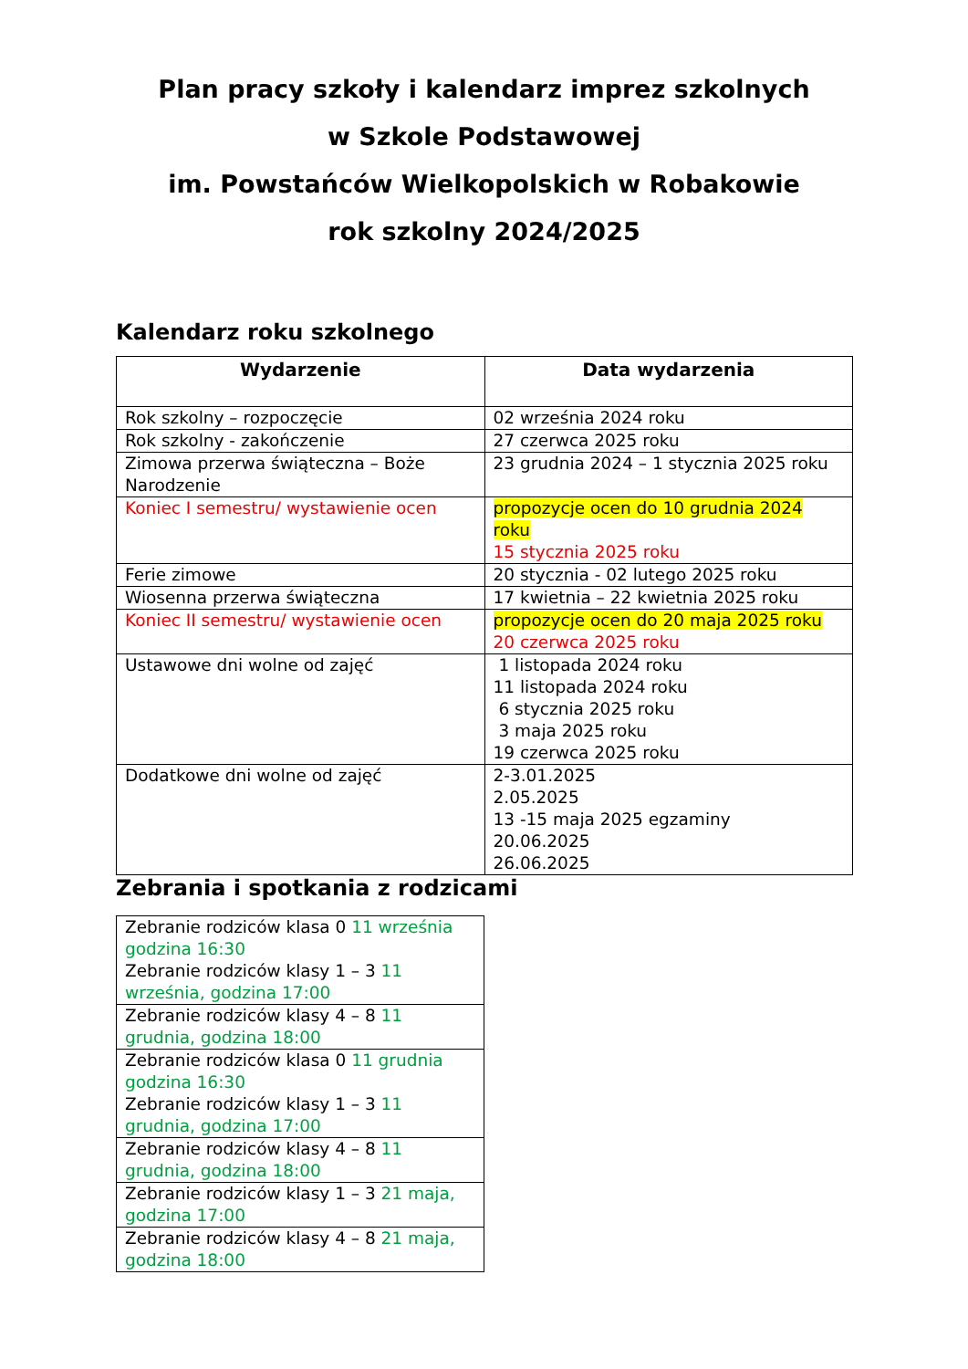Plan pracy szkoły i kalendarz imprez szkolnych
w Szkole Podstawowej
im. Powstańców Wielkopolskich w Robakowie
rok szkolny 2024/2025
Kalendarz roku szkolnego
| Wydarzenie | Data wydarzenia |
| --- | --- |
| Rok szkolny – rozpoczęcie | 02 września 2024 roku |
| Rok szkolny - zakończenie | 27 czerwca 2025 roku |
| Zimowa przerwa świąteczna – Boże Narodzenie | 23 grudnia 2024 – 1 stycznia 2025 roku |
| Koniec I semestru/ wystawienie ocen | propozycje ocen do 10 grudnia 2024 roku 15 stycznia 2025 roku |
| Ferie zimowe | 20 stycznia - 02 lutego 2025 roku |
| Wiosenna przerwa świąteczna | 17 kwietnia – 22 kwietnia 2025 roku |
| Koniec II semestru/ wystawienie ocen | propozycje ocen do 20 maja 2025 roku 20 czerwca 2025 roku |
| Ustawowe dni wolne od zajęć | 1 listopada 2024 roku 11 listopada 2024 roku 6 stycznia 2025 roku 3 maja 2025 roku 19 czerwca 2025 roku |
| Dodatkowe dni wolne od zajęć | 2-3.01.2025 2.05.2025 13 -15 maja 2025 egzaminy 20.06.2025 26.06.2025 |
Zebrania i spotkania z rodzicami
| Zebranie rodziców klasa 0 11 września godzina 16:30 Zebranie rodziców klasy 1 – 3 11 września, godzina 17:00 |
| Zebranie rodziców klasy 4 – 8 11 grudnia, godzina 18:00 |
| Zebranie rodziców klasa 0 11 grudnia godzina 16:30 Zebranie rodziców klasy 1 – 3 11 grudnia, godzina 17:00 |
| Zebranie rodziców klasy 4 – 8 11 grudnia, godzina 18:00 |
| Zebranie rodziców klasy 1 – 3 21 maja, godzina 17:00 |
| Zebranie rodziców klasy 4 – 8 21 maja, godzina 18:00 |